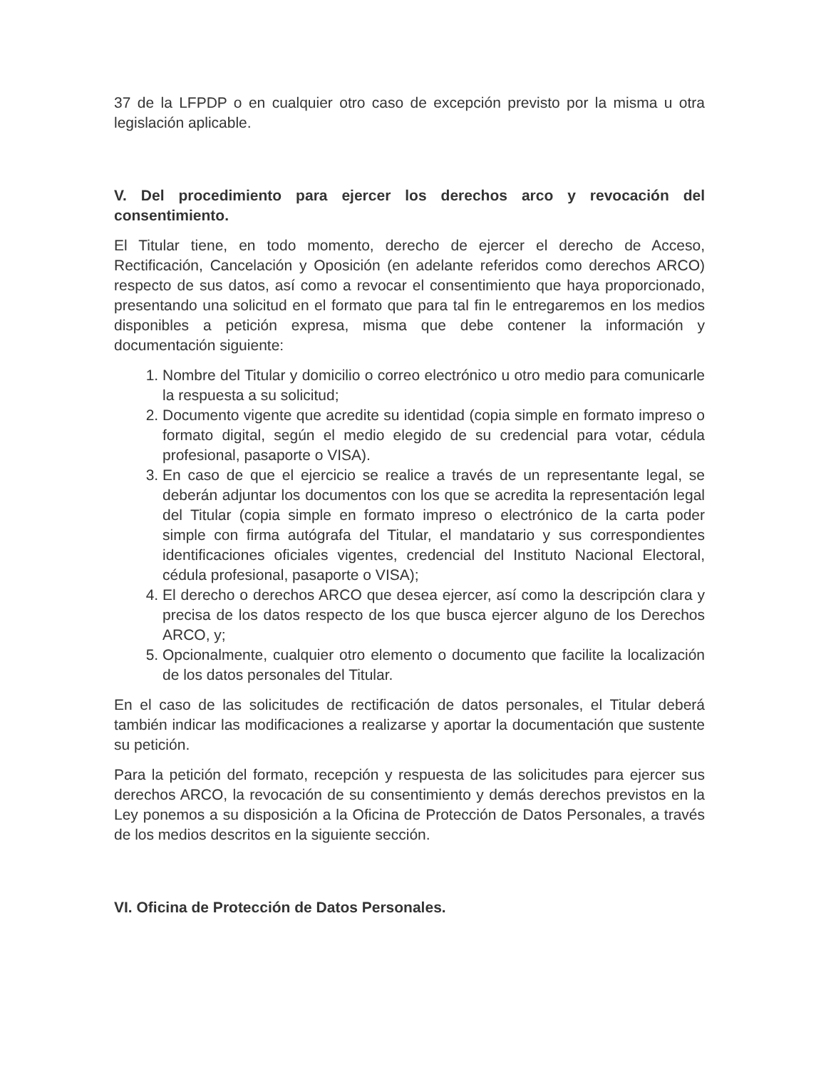37 de la LFPDP o en cualquier otro caso de excepción previsto por la misma u otra legislación aplicable.
V. Del procedimiento para ejercer los derechos arco y revocación del consentimiento.
El Titular tiene, en todo momento, derecho de ejercer el derecho de Acceso, Rectificación, Cancelación y Oposición (en adelante referidos como derechos ARCO) respecto de sus datos, así como a revocar el consentimiento que haya proporcionado, presentando una solicitud en el formato que para tal fin le entregaremos en los medios disponibles a petición expresa, misma que debe contener la información y documentación siguiente:
1. Nombre del Titular y domicilio o correo electrónico u otro medio para comunicarle la respuesta a su solicitud;
2. Documento vigente que acredite su identidad (copia simple en formato impreso o formato digital, según el medio elegido de su credencial para votar, cédula profesional, pasaporte o VISA).
3. En caso de que el ejercicio se realice a través de un representante legal, se deberán adjuntar los documentos con los que se acredita la representación legal del Titular (copia simple en formato impreso o electrónico de la carta poder simple con firma autógrafa del Titular, el mandatario y sus correspondientes identificaciones oficiales vigentes, credencial del Instituto Nacional Electoral, cédula profesional, pasaporte o VISA);
4. El derecho o derechos ARCO que desea ejercer, así como la descripción clara y precisa de los datos respecto de los que busca ejercer alguno de los Derechos ARCO, y;
5. Opcionalmente, cualquier otro elemento o documento que facilite la localización de los datos personales del Titular.
En el caso de las solicitudes de rectificación de datos personales, el Titular deberá también indicar las modificaciones a realizarse y aportar la documentación que sustente su petición.
Para la petición del formato, recepción y respuesta de las solicitudes para ejercer sus derechos ARCO, la revocación de su consentimiento y demás derechos previstos en la Ley ponemos a su disposición a la Oficina de Protección de Datos Personales, a través de los medios descritos en la siguiente sección.
VI. Oficina de Protección de Datos Personales.